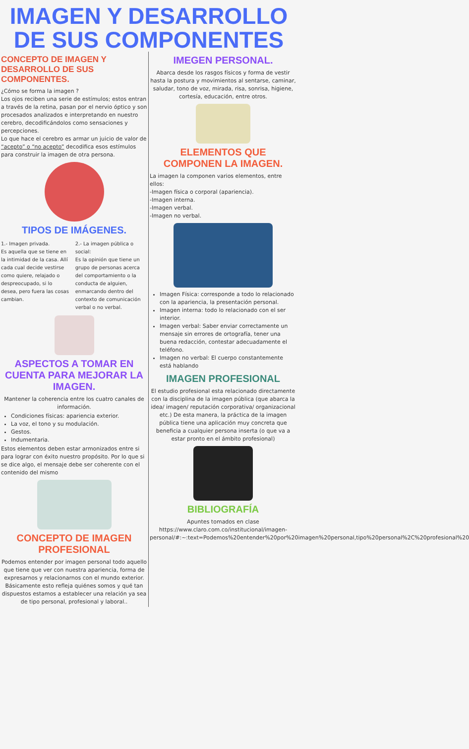IMAGEN Y DESARROLLO DE SUS COMPONENTES
CONCEPTO DE IMAGEN Y DESARROLLO DE SUS COMPONENTES.
¿Cómo se forma la imagen ?
Los ojos reciben una serie de estímulos; estos entran a través de la retina, pasan por el nervio óptico y son procesados analizados e interpretando en nuestro cerebro, decodificándolos como sensaciones y percepciones.
Lo que hace el cerebro es armar un juicio de valor de “acepto” o “no acepto” decodifica esos estímulos para construir la imagen de otra persona.
TIPOS DE IMÁGENES.
1.- Imagen privada.
Es aquella que se tiene en la intimidad de la casa. Allí cada cual decide vestirse como quiere, relajado o despreocupado, si lo desea, pero fuera las cosas cambian.
2.- La imagen pública o social:
Es la opinión que tiene un grupo de personas acerca del comportamiento o la conducta de alguien, enmarcando dentro del contexto de comunicación verbal o no verbal.
ASPECTOS A TOMAR EN CUENTA PARA MEJORAR LA IMAGEN.
Mantener la coherencia entre los cuatro canales de información.
Condiciones físicas: apariencia exterior.
La voz, el tono y su modulación.
Gestos.
Indumentaria.
Estos elementos deben estar armonizados entre si para lograr con éxito nuestro propósito. Por lo que si se dice algo, el mensaje debe ser coherente con el contenido del mismo
CONCEPTO DE IMAGEN PROFESIONAL
Podemos entender por imagen personal todo aquello que tiene que ver con nuestra apariencia, forma de expresarnos y relacionarnos con el mundo exterior. Básicamente esto refleja quiénes somos y qué tan dispuestos estamos a establecer una relación ya sea de tipo personal, profesional y laboral..
IMEGEN PERSONAL.
Abarca desde los rasgos físicos y forma de vestir hasta la postura y movimientos al sentarse, caminar, saludar, tono de voz, mirada, risa, sonrisa, higiene, cortesía, educación, entre otros.
ELEMENTOS QUE COMPONEN LA IMAGEN.
La imagen la componen varios elementos, entre ellos:
-Imagen física o corporal (apariencia).
-Imagen interna.
-Imagen verbal.
-Imagen no verbal.
Imagen Física: corresponde a todo lo relacionado con la apariencia, la presentación personal.
Imagen interna: todo lo relacionado con el ser interior.
Imagen verbal: Saber enviar correctamente un mensaje sin errores de ortografía, tener una buena redacción, contestar adecuadamente el teléfono.
Imagen no verbal: El cuerpo constantemente está hablando
IMAGEN PROFESIONAL
El estudio profesional esta relacionado directamente con la disciplina de la imagen pública (que abarca la idea/ imagen/ reputación corporativa/ organizacional etc.) De esta manera, la práctica de la imagen pública tiene una aplicación muy concreta que beneficia a cualquier persona inserta (o que va a estar pronto en el ámbito profesional)
BIBLIOGRAFÍA
Apuntes tomados en clase
https://www.claro.com.co/institucional/imagen-personal/#:~:text=Podemos%20entender%20por%20imagen%20personal,tipo%20personal%2C%20profesional%20